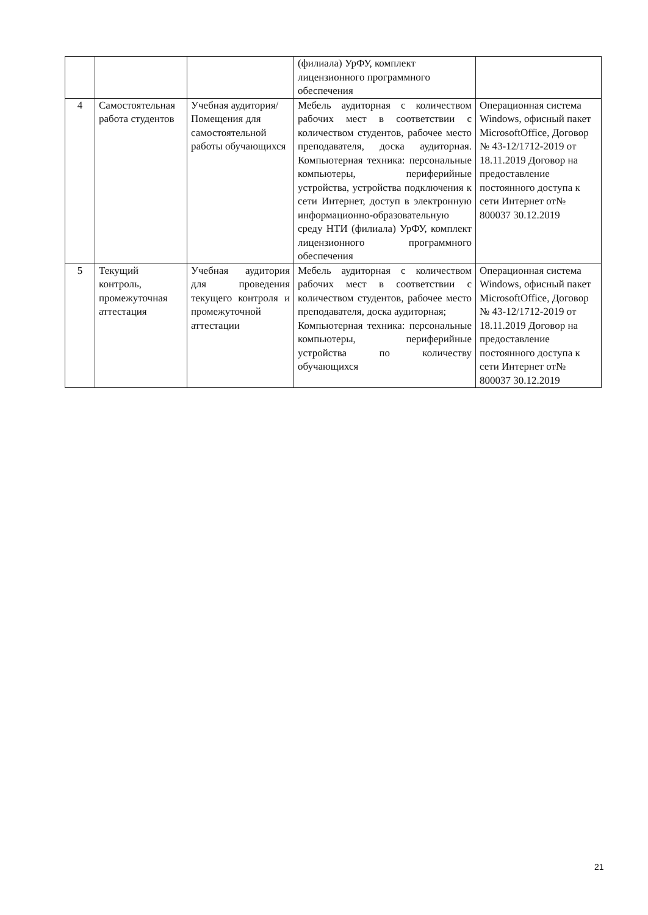| | | | (филиала) УрФУ, комплект лицензионного программного обеспечения | |
| 4 | Самостоятельная работа студентов | Учебная аудитория/ Помещения для самостоятельной работы обучающихся | Мебель аудиторная с количеством рабочих мест в соответствии с количеством студентов, рабочее место преподавателя, доска аудиторная. Компьютерная техника: персональные компьютеры, периферийные устройства, устройства подключения к сети Интернет, доступ в электронную информационно-образовательную среду НТИ (филиала) УрФУ, комплект лицензионного программного обеспечения | Операционная система Windows, офисный пакет MicrosoftOffice, Договор № 43-12/1712-2019 от 18.11.2019 Договор на предоставление постоянного доступа к сети Интернет от№ 800037 30.12.2019 |
| 5 | Текущий контроль, промежуточная аттестация | Учебная аудитория для проведения текущего контроля и промежуточной аттестации | Мебель аудиторная с количеством рабочих мест в соответствии с количеством студентов, рабочее место преподавателя, доска аудиторная; Компьютерная техника: персональные компьютеры, периферийные устройства по количеству обучающихся | Операционная система Windows, офисный пакет MicrosoftOffice, Договор № 43-12/1712-2019 от 18.11.2019 Договор на предоставление постоянного доступа к сети Интернет от№ 800037 30.12.2019 |
21